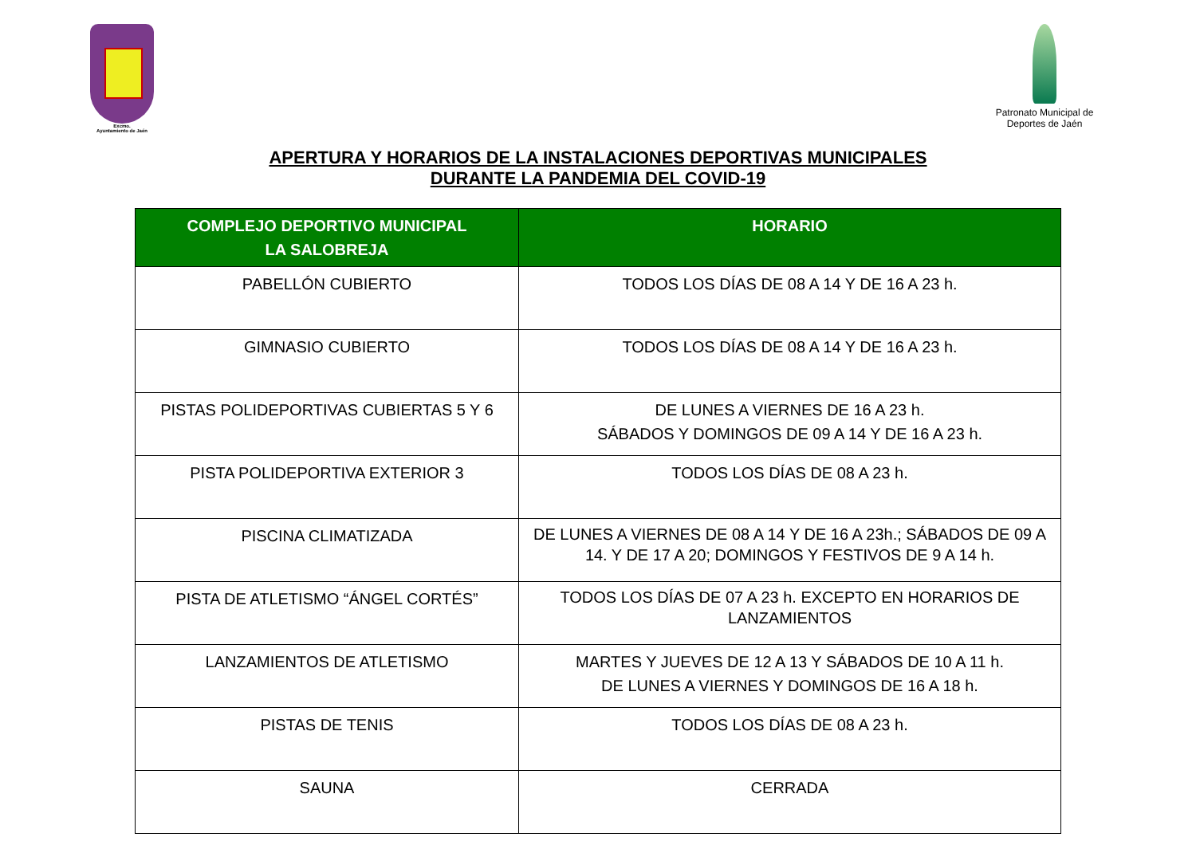Excmo.
Ayuntamiento de Jaén
Patronato Municipal de
Deportes de Jaén
APERTURA Y HORARIOS DE LA INSTALACIONES DEPORTIVAS MUNICIPALES
DURANTE LA PANDEMIA DEL COVID-19
| COMPLEJO DEPORTIVO MUNICIPAL LA SALOBREJA | HORARIO |
| --- | --- |
| PABELLÓN CUBIERTO | TODOS LOS DÍAS DE 08 A 14 Y DE 16 A 23 h. |
| GIMNASIO CUBIERTO | TODOS LOS DÍAS DE 08 A 14 Y DE 16 A 23 h. |
| PISTAS POLIDEPORTIVAS CUBIERTAS 5 Y 6 | DE LUNES A VIERNES DE 16 A 23 h. SÁBADOS Y DOMINGOS DE 09 A 14 Y DE 16 A 23 h. |
| PISTA POLIDEPORTIVA EXTERIOR 3 | TODOS LOS DÍAS DE 08 A 23 h. |
| PISCINA CLIMATIZADA | DE LUNES A VIERNES DE 08 A 14 Y DE 16 A 23h.; SÁBADOS DE 09 A 14. Y DE 17 A 20; DOMINGOS Y FESTIVOS DE 9 A 14 h. |
| PISTA DE ATLETISMO “ÁNGEL CORTÉS” | TODOS LOS DÍAS DE 07 A 23 h. EXCEPTO EN HORARIOS DE LANZAMIENTOS |
| LANZAMIENTOS DE ATLETISMO | MARTES Y JUEVES DE 12 A 13 Y SÁBADOS DE 10 A 11 h. DE LUNES A VIERNES Y DOMINGOS DE 16 A 18 h. |
| PISTAS DE TENIS | TODOS LOS DÍAS DE 08 A 23 h. |
| SAUNA | CERRADA |